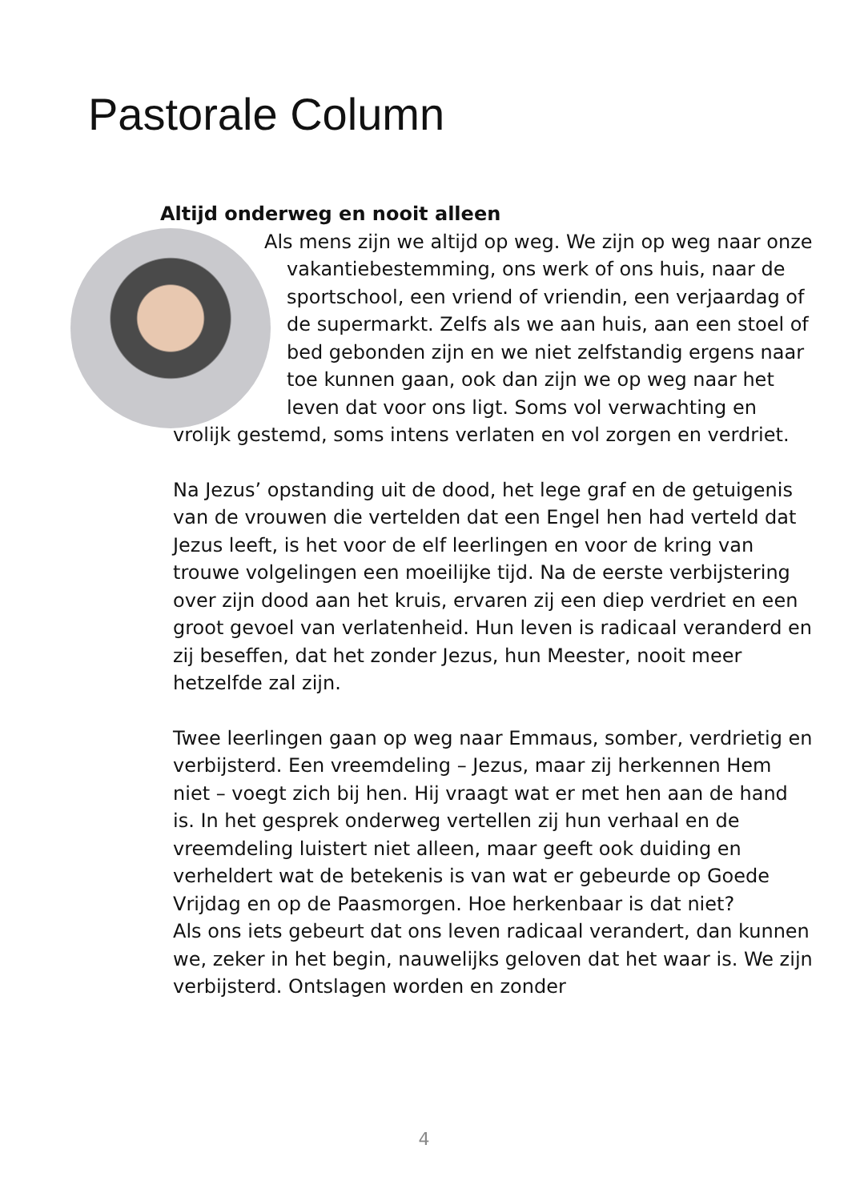Pastorale Column
Altijd onderweg en nooit alleen
Als mens zijn we altijd op weg. We zijn op weg naar onze vakantiebestemming, ons werk of ons huis, naar de sportschool, een vriend of vriendin, een verjaardag of de supermarkt. Zelfs als we aan huis, aan een stoel of bed gebonden zijn en we niet zelfstandig ergens naar toe kunnen gaan, ook dan zijn we op weg naar het leven dat voor ons ligt. Soms vol verwachting en vrolijk gestemd, soms intens verlaten en vol zorgen en verdriet.
Na Jezus’ opstanding uit de dood, het lege graf en de getuigenis van de vrouwen die vertelden dat een Engel hen had verteld dat Jezus leeft, is het voor de elf leerlingen en voor de kring van trouwe volgelingen een moeilijke tijd. Na de eerste verbijstering over zijn dood aan het kruis, ervaren zij een diep verdriet en een groot gevoel van verlatenheid. Hun leven is radicaal veranderd en zij beseffen, dat het zonder Jezus, hun Meester, nooit meer hetzelfde zal zijn.
Twee leerlingen gaan op weg naar Emmaus, somber, verdrietig en verbijsterd. Een vreemdeling – Jezus, maar zij herkennen Hem niet – voegt zich bij hen. Hij vraagt wat er met hen aan de hand is. In het gesprek onderweg vertellen zij hun verhaal en de vreemdeling luistert niet alleen, maar geeft ook duiding en verheldert wat de betekenis is van wat er gebeurde op Goede Vrijdag en op de Paasmorgen. Hoe herkenbaar is dat niet?
Als ons iets gebeurt dat ons leven radicaal verandert, dan kunnen we, zeker in het begin, nauwelijks geloven dat het waar is. We zijn verbijsterd. Ontslagen worden en zonder
4